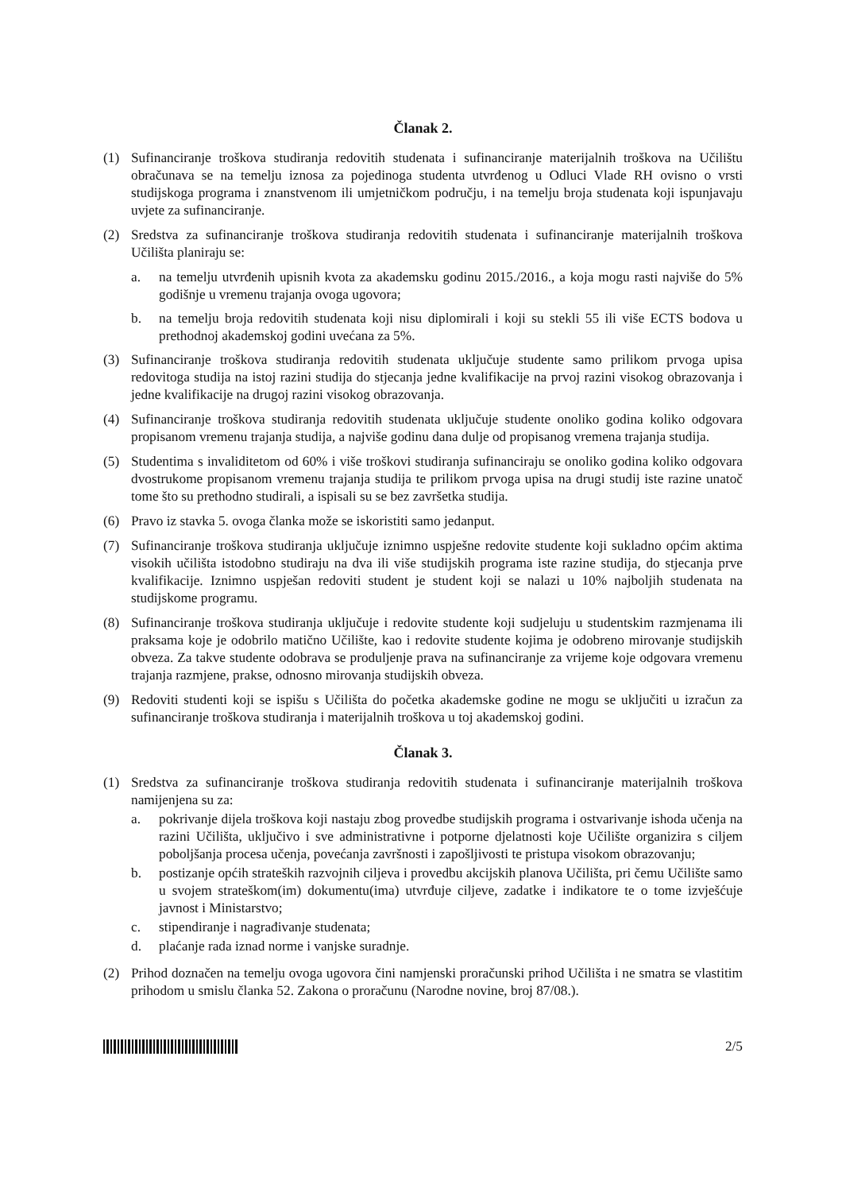Članak 2.
(1) Sufinanciranje troškova studiranja redovitih studenata i sufinanciranje materijalnih troškova na Učilištu obračunava se na temelju iznosa za pojedinoga studenta utvrđenog u Odluci Vlade RH ovisno o vrsti studijskoga programa i znanstvenom ili umjetničkom području, i na temelju broja studenata koji ispunjavaju uvjete za sufinanciranje.
(2) Sredstva za sufinanciranje troškova studiranja redovitih studenata i sufinanciranje materijalnih troškova Učilišta planiraju se:
a. na temelju utvrđenih upisnih kvota za akademsku godinu 2015./2016., a koja mogu rasti najviše do 5% godišnje u vremenu trajanja ovoga ugovora;
b. na temelju broja redovitih studenata koji nisu diplomirali i koji su stekli 55 ili više ECTS bodova u prethodnoj akademskoj godini uvećana za 5%.
(3) Sufinanciranje troškova studiranja redovitih studenata uključuje studente samo prilikom prvoga upisa redovitoga studija na istoj razini studija do stjecanja jedne kvalifikacije na prvoj razini visokog obrazovanja i jedne kvalifikacije na drugoj razini visokog obrazovanja.
(4) Sufinanciranje troškova studiranja redovitih studenata uključuje studente onoliko godina koliko odgovara propisanom vremenu trajanja studija, a najviše godinu dana dulje od propisanog vremena trajanja studija.
(5) Studentima s invaliditetom od 60% i više troškovi studiranja sufinanciraju se onoliko godina koliko odgovara dvostrukome propisanom vremenu trajanja studija te prilikom prvoga upisa na drugi studij iste razine unatoč tome što su prethodno studirali, a ispisali su se bez završetka studija.
(6) Pravo iz stavka 5. ovoga članka može se iskoristiti samo jedanput.
(7) Sufinanciranje troškova studiranja uključuje iznimno uspješne redovite studente koji sukladno općim aktima visokih učilišta istodobno studiraju na dva ili više studijskih programa iste razine studija, do stjecanja prve kvalifikacije. Iznimno uspješan redoviti student je student koji se nalazi u 10% najboljih studenata na studijskome programu.
(8) Sufinanciranje troškova studiranja uključuje i redovite studente koji sudjeluju u studentskim razmjenama ili praksama koje je odobrilo matično Učilište, kao i redovite studente kojima je odobreno mirovanje studijskih obveza. Za takve studente odobrava se produljenje prava na sufinanciranje za vrijeme koje odgovara vremenu trajanja razmjene, prakse, odnosno mirovanja studijskih obveza.
(9) Redoviti studenti koji se ispišu s Učilišta do početka akademske godine ne mogu se uključiti u izračun za sufinanciranje troškova studiranja i materijalnih troškova u toj akademskoj godini.
Članak 3.
(1) Sredstva za sufinanciranje troškova studiranja redovitih studenata i sufinanciranje materijalnih troškova namijenjena su za:
a. pokrivanje dijela troškova koji nastaju zbog provedbe studijskih programa i ostvarivanje ishoda učenja na razini Učilišta, uključivo i sve administrativne i potporne djelatnosti koje Učilište organizira s ciljem poboljšanja procesa učenja, povećanja završnosti i zapošljivosti te pristupa visokom obrazovanju;
b. postizanje općih strateških razvojnih ciljeva i provedbu akcijskih planova Učilišta, pri čemu Učilište samo u svojem strateškom(im) dokumentu(ima) utvrđuje ciljeve, zadatke i indikatore te o tome izvješćuje javnost i Ministarstvo;
c. stipendiranje i nagrađivanje studenata;
d. plaćanje rada iznad norme i vanjske suradnje.
(2) Prihod doznačen na temelju ovoga ugovora čini namjenski proračunski prihod Učilišta i ne smatra se vlastitim prihodom u smislu članka 52. Zakona o proračunu (Narodne novine, broj 87/08.).
2/5